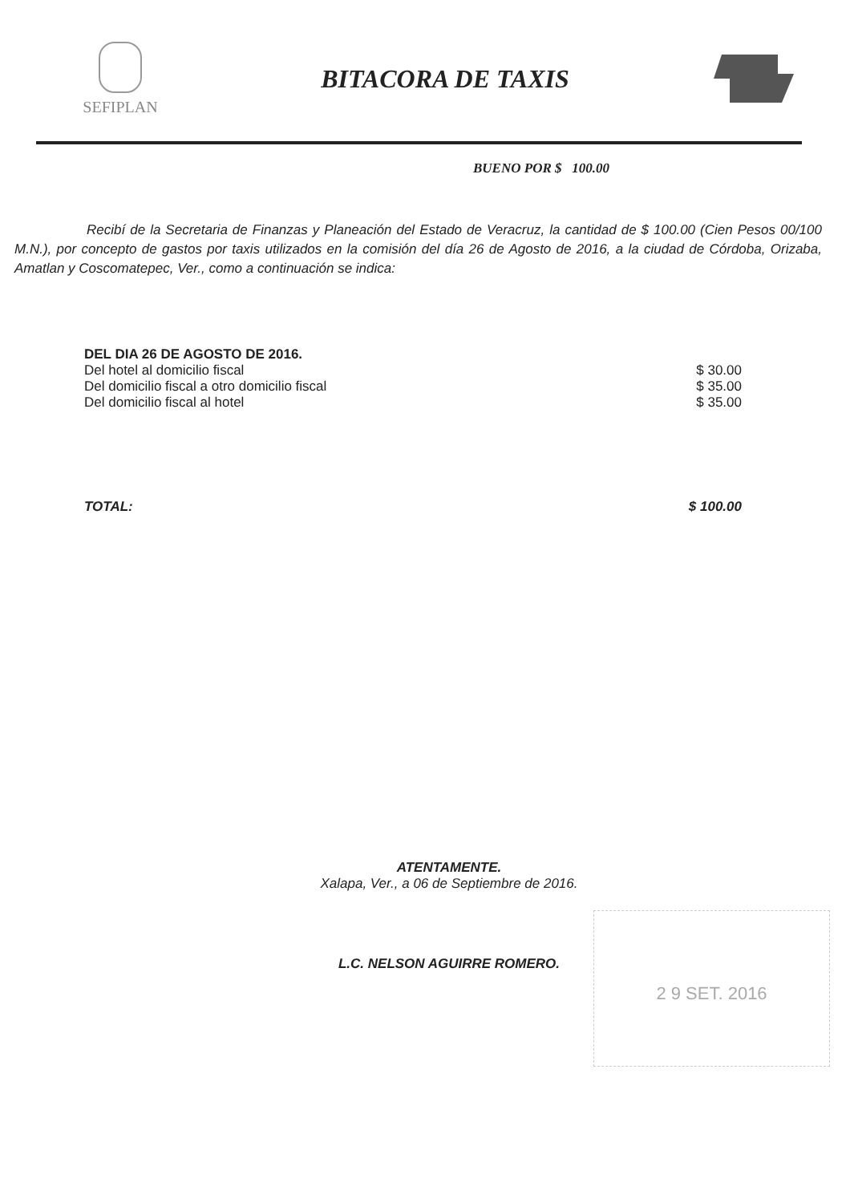SEFIPLAN
BITACORA DE TAXIS
BUENO POR $ 100.00
Recibí de la Secretaria de Finanzas y Planeación del Estado de Veracruz, la cantidad de $ 100.00 (Cien Pesos 00/100 M.N.), por concepto de gastos por taxis utilizados en la comisión del día 26 de Agosto de 2016, a la ciudad de Córdoba, Orizaba, Amatlan y Coscomatepec, Ver., como a continuación se indica:
DEL DIA 26 DE AGOSTO DE 2016.
Del hotel al domicilio fiscal $ 30.00
Del domicilio fiscal a otro domicilio fiscal $ 35.00
Del domicilio fiscal al hotel $ 35.00
TOTAL: $ 100.00
ATENTAMENTE.
Xalapa, Ver., a 06 de Septiembre de 2016.
L.C. NELSON AGUIRRE ROMERO.
2 9 SET. 2016